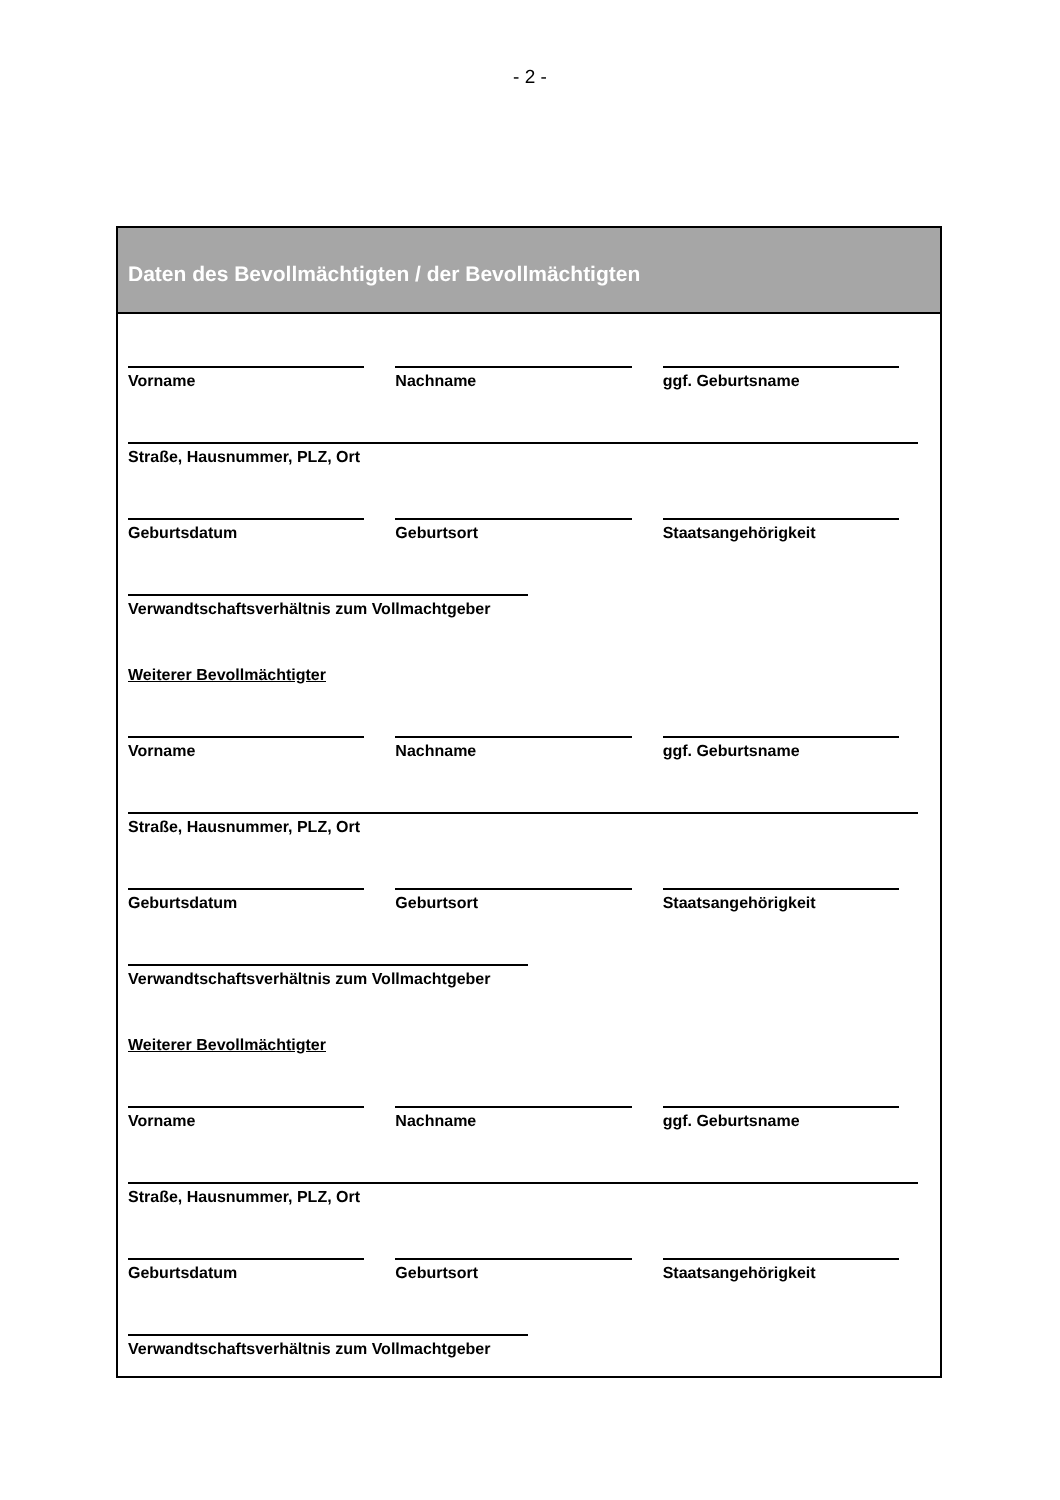- 2 -
Daten des Bevollmächtigten / der Bevollmächtigten
Vorname Nachname ggf. Geburtsname
Straße, Hausnummer, PLZ, Ort
Geburtsdatum Geburtsort Staatsangehörigkeit
Verwandtschaftsverhältnis zum Vollmachtgeber
Weiterer Bevollmächtigter
Vorname Nachname ggf. Geburtsname
Straße, Hausnummer, PLZ, Ort
Geburtsdatum Geburtsort Staatsangehörigkeit
Verwandtschaftsverhältnis zum Vollmachtgeber
Weiterer Bevollmächtigter
Vorname Nachname ggf. Geburtsname
Straße, Hausnummer, PLZ, Ort
Geburtsdatum Geburtsort Staatsangehörigkeit
Verwandtschaftsverhältnis zum Vollmachtgeber